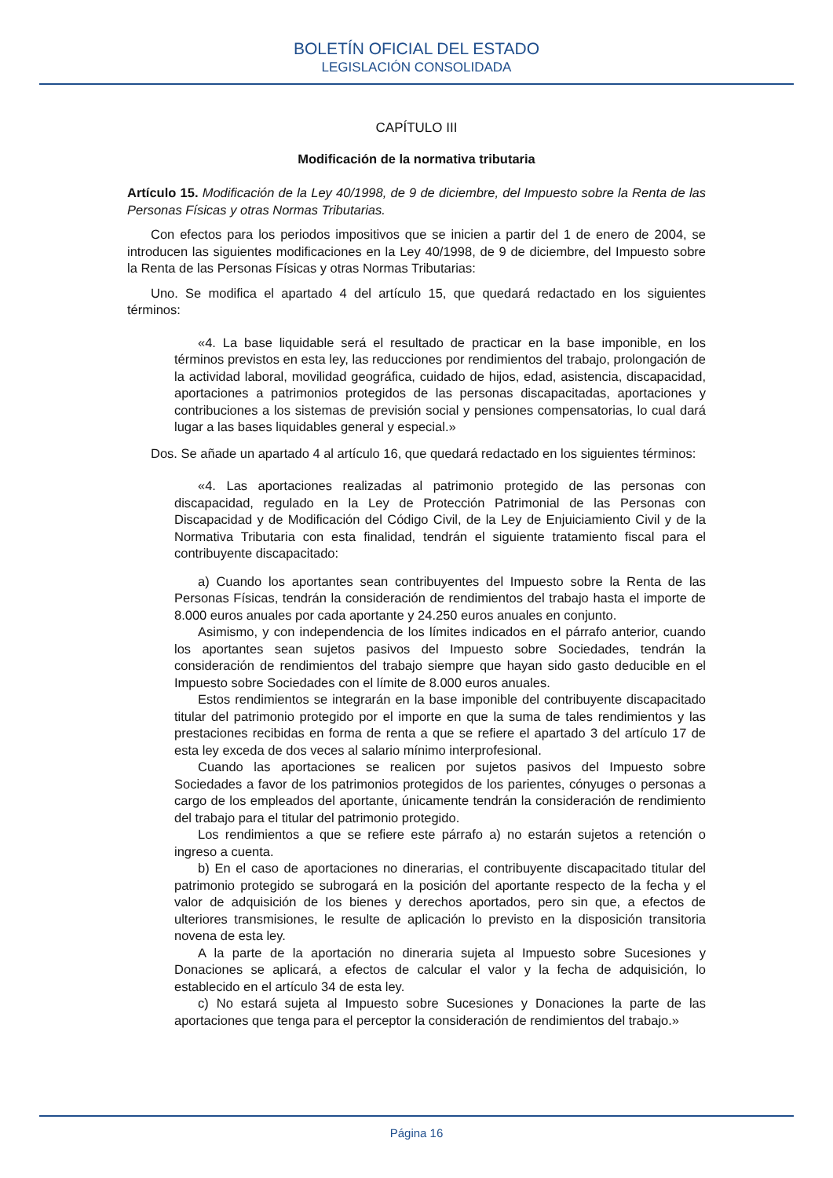BOLETÍN OFICIAL DEL ESTADO
LEGISLACIÓN CONSOLIDADA
CAPÍTULO III
Modificación de la normativa tributaria
Artículo 15. Modificación de la Ley 40/1998, de 9 de diciembre, del Impuesto sobre la Renta de las Personas Físicas y otras Normas Tributarias.
Con efectos para los periodos impositivos que se inicien a partir del 1 de enero de 2004, se introducen las siguientes modificaciones en la Ley 40/1998, de 9 de diciembre, del Impuesto sobre la Renta de las Personas Físicas y otras Normas Tributarias:
Uno. Se modifica el apartado 4 del artículo 15, que quedará redactado en los siguientes términos:
«4. La base liquidable será el resultado de practicar en la base imponible, en los términos previstos en esta ley, las reducciones por rendimientos del trabajo, prolongación de la actividad laboral, movilidad geográfica, cuidado de hijos, edad, asistencia, discapacidad, aportaciones a patrimonios protegidos de las personas discapacitadas, aportaciones y contribuciones a los sistemas de previsión social y pensiones compensatorias, lo cual dará lugar a las bases liquidables general y especial.»
Dos. Se añade un apartado 4 al artículo 16, que quedará redactado en los siguientes términos:
«4. Las aportaciones realizadas al patrimonio protegido de las personas con discapacidad, regulado en la Ley de Protección Patrimonial de las Personas con Discapacidad y de Modificación del Código Civil, de la Ley de Enjuiciamiento Civil y de la Normativa Tributaria con esta finalidad, tendrán el siguiente tratamiento fiscal para el contribuyente discapacitado:
a) Cuando los aportantes sean contribuyentes del Impuesto sobre la Renta de las Personas Físicas, tendrán la consideración de rendimientos del trabajo hasta el importe de 8.000 euros anuales por cada aportante y 24.250 euros anuales en conjunto.
Asimismo, y con independencia de los límites indicados en el párrafo anterior, cuando los aportantes sean sujetos pasivos del Impuesto sobre Sociedades, tendrán la consideración de rendimientos del trabajo siempre que hayan sido gasto deducible en el Impuesto sobre Sociedades con el límite de 8.000 euros anuales.
Estos rendimientos se integrarán en la base imponible del contribuyente discapacitado titular del patrimonio protegido por el importe en que la suma de tales rendimientos y las prestaciones recibidas en forma de renta a que se refiere el apartado 3 del artículo 17 de esta ley exceda de dos veces al salario mínimo interprofesional.
Cuando las aportaciones se realicen por sujetos pasivos del Impuesto sobre Sociedades a favor de los patrimonios protegidos de los parientes, cónyuges o personas a cargo de los empleados del aportante, únicamente tendrán la consideración de rendimiento del trabajo para el titular del patrimonio protegido.
Los rendimientos a que se refiere este párrafo a) no estarán sujetos a retención o ingreso a cuenta.
b) En el caso de aportaciones no dinerarias, el contribuyente discapacitado titular del patrimonio protegido se subrogará en la posición del aportante respecto de la fecha y el valor de adquisición de los bienes y derechos aportados, pero sin que, a efectos de ulteriores transmisiones, le resulte de aplicación lo previsto en la disposición transitoria novena de esta ley.
A la parte de la aportación no dineraria sujeta al Impuesto sobre Sucesiones y Donaciones se aplicará, a efectos de calcular el valor y la fecha de adquisición, lo establecido en el artículo 34 de esta ley.
c) No estará sujeta al Impuesto sobre Sucesiones y Donaciones la parte de las aportaciones que tenga para el perceptor la consideración de rendimientos del trabajo.»
Página 16